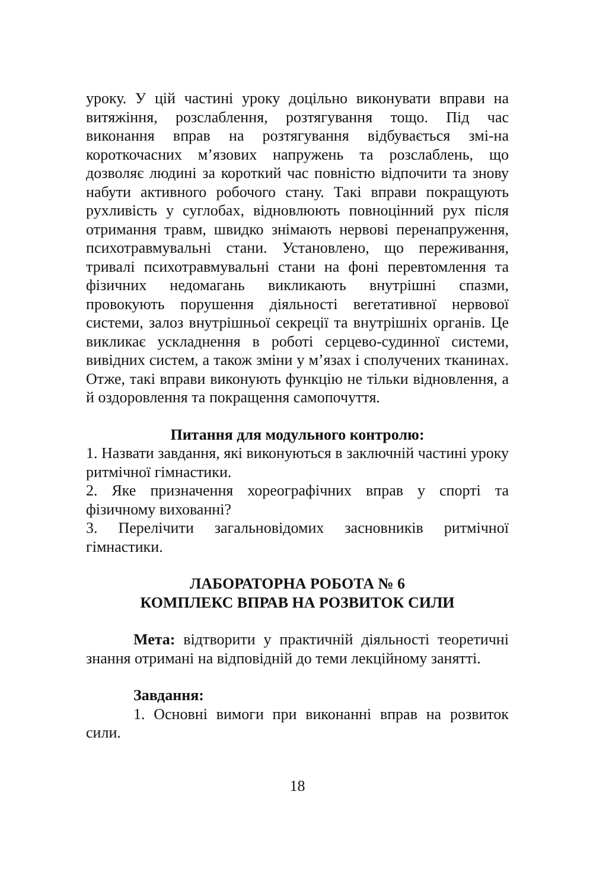уроку. У цій частині уроку доцільно виконувати вправи на витяжіння, розслаблення, розтягування тощо. Під час виконання вправ на розтягування відбувається змі-на короткочасних м’язових напружень та розслаблень, що дозволяє людині за короткий час повністю відпочити та знову набути активного робочого стану. Такі вправи покращують рухливість у суглобах, відновлюють повноцінний рух після отримання травм, швидко знімають нервові перенапруження, психотравмувальні стани. Установлено, що переживання, тривалі психотравмувальні стани на фоні перевтомлення та фізичних недомагань викликають внутрішні спазми, провокують порушення діяльності вегетативної нервової системи, залоз внутрішньої секреції та внутрішніх органів. Це викликає ускладнення в роботі серцево-судинної системи, вивідних систем, а також зміни у м’язах і сполучених тканинах. Отже, такі вправи виконують функцію не тільки відновлення, а й оздоровлення та покращення самопочуття.
Питання для модульного контролю:
1. Назвати завдання, які виконуються в заключній частині уроку ритмічної гімнастики.
2. Яке призначення хореографічних вправ у спорті та фізичному вихованні?
3. Перелічити загальновідомих засновників ритмічної гімнастики.
ЛАБОРАТОРНА РОБОТА № 6
КОМПЛЕКС ВПРАВ НА РОЗВИТОК СИЛИ
Мета: відтворити у практичній діяльності теоретичні знання отримані на відповідній до теми лекційному занятті.
Завдання:
1. Основні вимоги при виконанні вправ на розвиток сили.
18